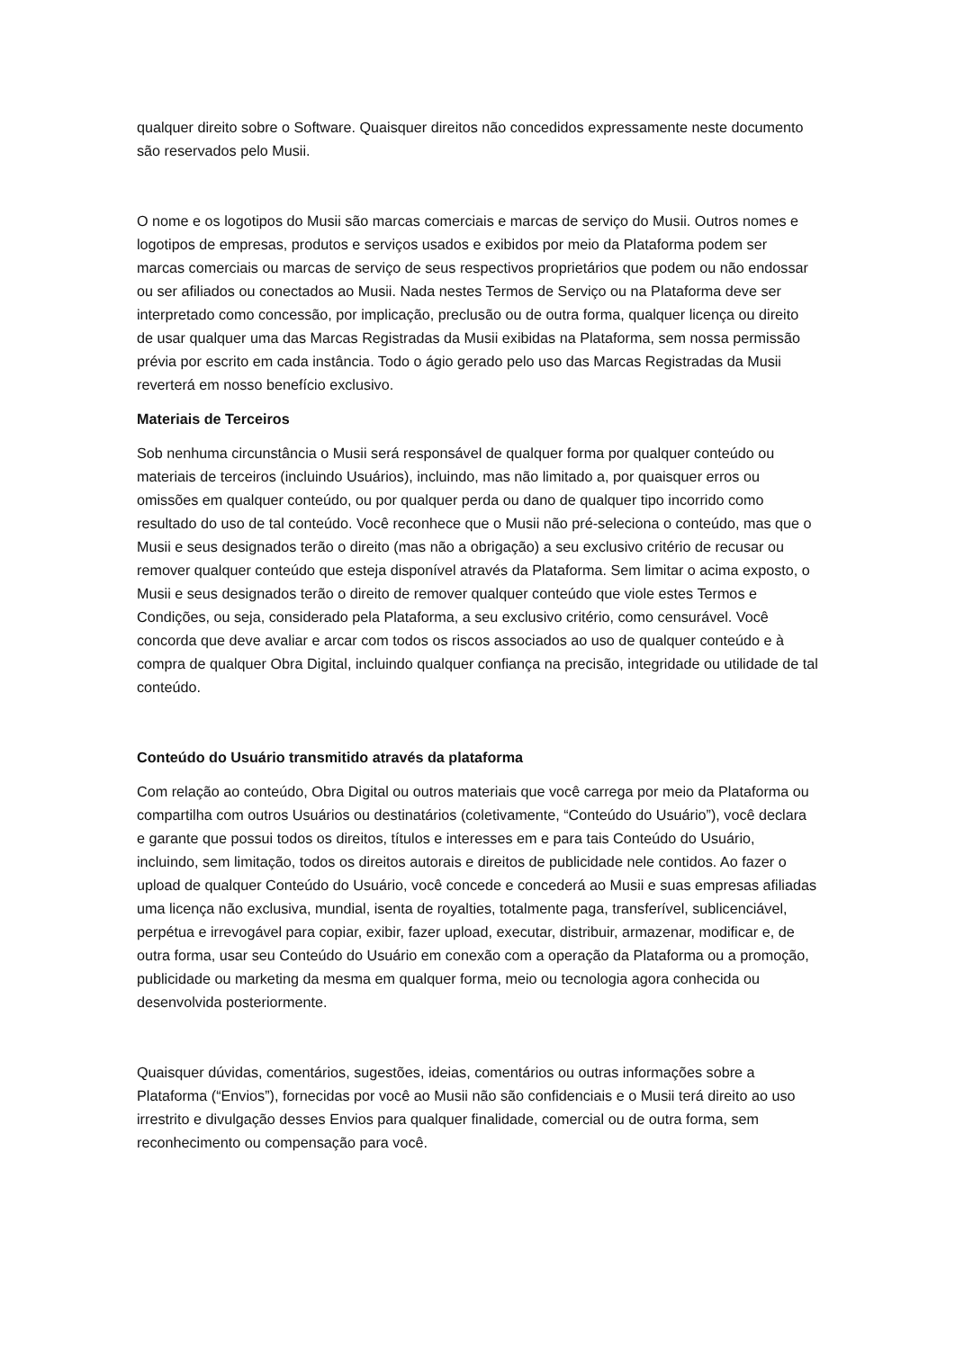qualquer direito sobre o Software. Quaisquer direitos não concedidos expressamente neste documento são reservados pelo Musii.
O nome e os logotipos do Musii são marcas comerciais e marcas de serviço do Musii. Outros nomes e logotipos de empresas, produtos e serviços usados e exibidos por meio da Plataforma podem ser marcas comerciais ou marcas de serviço de seus respectivos proprietários que podem ou não endossar ou ser afiliados ou conectados ao Musii. Nada nestes Termos de Serviço ou na Plataforma deve ser interpretado como concessão, por implicação, preclusão ou de outra forma, qualquer licença ou direito de usar qualquer uma das Marcas Registradas da Musii exibidas na Plataforma, sem nossa permissão prévia por escrito em cada instância. Todo o ágio gerado pelo uso das Marcas Registradas da Musii reverterá em nosso benefício exclusivo.
Materiais de Terceiros
Sob nenhuma circunstância o Musii será responsável de qualquer forma por qualquer conteúdo ou materiais de terceiros (incluindo Usuários), incluindo, mas não limitado a, por quaisquer erros ou omissões em qualquer conteúdo, ou por qualquer perda ou dano de qualquer tipo incorrido como resultado do uso de tal conteúdo. Você reconhece que o Musii não pré-seleciona o conteúdo, mas que o Musii e seus designados terão o direito (mas não a obrigação) a seu exclusivo critério de recusar ou remover qualquer conteúdo que esteja disponível através da Plataforma. Sem limitar o acima exposto, o Musii e seus designados terão o direito de remover qualquer conteúdo que viole estes Termos e Condições, ou seja, considerado pela Plataforma, a seu exclusivo critério, como censurável. Você concorda que deve avaliar e arcar com todos os riscos associados ao uso de qualquer conteúdo e à compra de qualquer Obra Digital, incluindo qualquer confiança na precisão, integridade ou utilidade de tal conteúdo.
Conteúdo do Usuário transmitido através da plataforma
Com relação ao conteúdo, Obra Digital ou outros materiais que você carrega por meio da Plataforma ou compartilha com outros Usuários ou destinatários (coletivamente, “Conteúdo do Usuário”), você declara e garante que possui todos os direitos, títulos e interesses em e para tais Conteúdo do Usuário, incluindo, sem limitação, todos os direitos autorais e direitos de publicidade nele contidos. Ao fazer o upload de qualquer Conteúdo do Usuário, você concede e concederá ao Musii e suas empresas afiliadas uma licença não exclusiva, mundial, isenta de royalties, totalmente paga, transferível, sublicenciável, perpétua e irrevogável para copiar, exibir, fazer upload, executar, distribuir, armazenar, modificar e, de outra forma, usar seu Conteúdo do Usuário em conexão com a operação da Plataforma ou a promoção, publicidade ou marketing da mesma em qualquer forma, meio ou tecnologia agora conhecida ou desenvolvida posteriormente.
Quaisquer dúvidas, comentários, sugestões, ideias, comentários ou outras informações sobre a Plataforma (“Envios”), fornecidas por você ao Musii não são confidenciais e o Musii terá direito ao uso irrestrito e divulgação desses Envios para qualquer finalidade, comercial ou de outra forma, sem reconhecimento ou compensação para você.